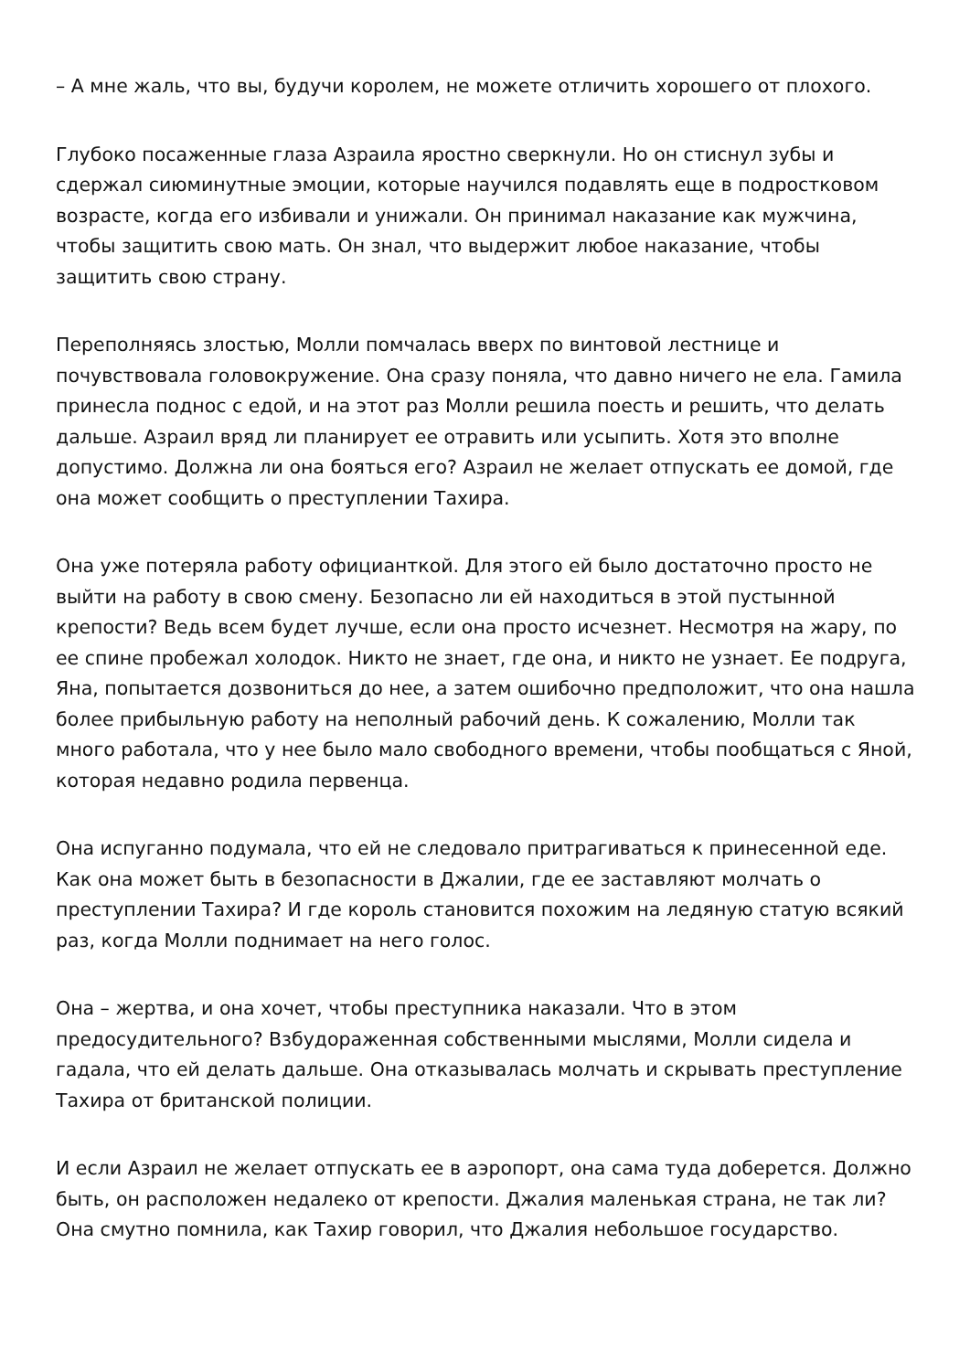– А мне жаль, что вы, будучи королем, не можете отличить хорошего от плохого.
Глубоко посаженные глаза Азраила яростно сверкнули. Но он стиснул зубы и сдержал сиюминутные эмоции, которые научился подавлять еще в подростковом возрасте, когда его избивали и унижали. Он принимал наказание как мужчина, чтобы защитить свою мать. Он знал, что выдержит любое наказание, чтобы защитить свою страну.
Переполняясь злостью, Молли помчалась вверх по винтовой лестнице и почувствовала головокружение. Она сразу поняла, что давно ничего не ела. Гамила принесла поднос с едой, и на этот раз Молли решила поесть и решить, что делать дальше. Азраил вряд ли планирует ее отравить или усыпить. Хотя это вполне допустимо. Должна ли она бояться его? Азраил не желает отпускать ее домой, где она может сообщить о преступлении Тахира.
Она уже потеряла работу официанткой. Для этого ей было достаточно просто не выйти на работу в свою смену. Безопасно ли ей находиться в этой пустынной крепости? Ведь всем будет лучше, если она просто исчезнет. Несмотря на жару, по ее спине пробежал холодок. Никто не знает, где она, и никто не узнает. Ее подруга, Яна, попытается дозвониться до нее, а затем ошибочно предположит, что она нашла более прибыльную работу на неполный рабочий день. К сожалению, Молли так много работала, что у нее было мало свободного времени, чтобы пообщаться с Яной, которая недавно родила первенца.
Она испуганно подумала, что ей не следовало притрагиваться к принесенной еде. Как она может быть в безопасности в Джалии, где ее заставляют молчать о преступлении Тахира? И где король становится похожим на ледяную статую всякий раз, когда Молли поднимает на него голос.
Она – жертва, и она хочет, чтобы преступника наказали. Что в этом предосудительного? Взбудораженная собственными мыслями, Молли сидела и гадала, что ей делать дальше. Она отказывалась молчать и скрывать преступление Тахира от британской полиции.
И если Азраил не желает отпускать ее в аэропорт, она сама туда доберется. Должно быть, он расположен недалеко от крепости. Джалия маленькая страна, не так ли? Она смутно помнила, как Тахир говорил, что Джалия небольшое государство.